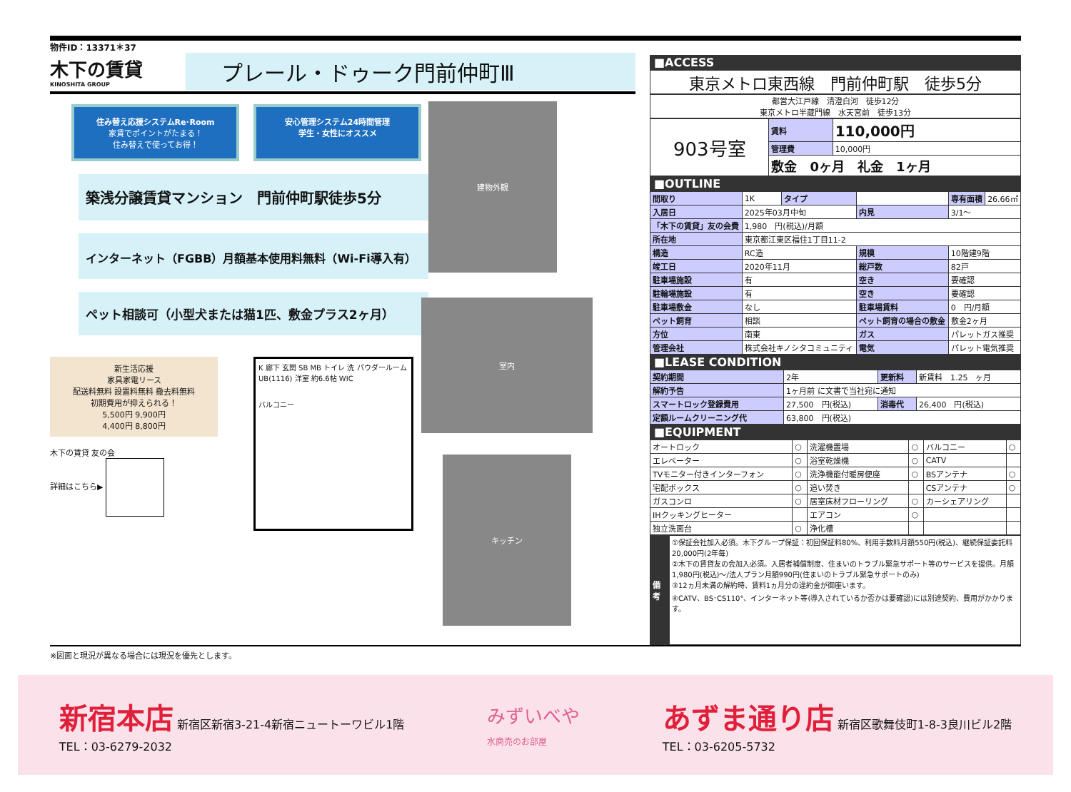物件ID：13371＊37
木下の賃貸
KINOSHITA GROUP
プレール・ドゥーク門前仲町Ⅲ
住み替え応援システムRe･Room
家賃でポイントがたまる！
住み替えで使ってお得！
安心管理システム24時間管理
学生・女性にオススメ
築浅分譲賃貸マンション　門前仲町駅徒歩5分
インターネット（FGBB）月額基本使用料無料（Wi-Fi導入有）
ペット相談可（小型犬または猫1匹、敷金プラス2ヶ月）
新生活応援
家具家電リース
配送料無料 設置料無料 撤去料無料
初期費用が抑えられる！
5,500円 9,900円
4,400円 8,800円
木下の賃貸 友の会
詳細はこちら▶
K 廊下 玄関 SB MB トイレ 洗 パウダールーム UB(1116) 洋室 約6.6帖 WIC
バルコニー
建物外観
室内
キッチン
■ACCESS
東京メトロ東西線　門前仲町駅　徒歩5分
都営大江戸線　清澄白河　徒歩12分
東京メトロ半蔵門線　水天宮前　徒歩13分
| 903号室 | 賃料 | 110,000円 |
| | 管理費 | 10,000円 |
| | 敷金 0ヶ月 礼金 1ヶ月 | |
■OUTLINE
| 間取り | 1K | タイプ | | 専有面積 | 26.66㎡ |
| 入居日 | 2025年03月中旬 | | 内見 | 3/1～ | |
| 「木下の賃貸」友の会費 | 1,980 円(税込)/月額 | | | | |
| 所在地 | 東京都江東区福住1丁目11-2 | | | | |
| 構造 | RC造 | | 規模 | 10階建9階 | |
| 竣工日 | 2020年11月 | | 総戸数 | 82戸 | |
| 駐車場施設 | 有 | | 空き | 要確認 | |
| 駐輪場施設 | 有 | | 空き | 要確認 | |
| 駐車場敷金 | なし | | 駐車場賃料 | 0 円/月額 | |
| ペット飼育 | 相談 | | ペット飼育の場合の敷金 | 敷金2ヶ月 | |
| 方位 | 南東 | | ガス | パレットガス推奨 | |
| 管理会社 | 株式会社キノシタコミュニティ | | 電気 | パレット電気推奨 | |
■LEASE CONDITION
| 契約期間 | 2年 | 更新料 | 新賃料 1.25 ヶ月 |
| 解約予告 | 1ヶ月前 に文書で当社宛に通知 | | |
| スマートロック登録費用 | 27,500 円(税込) | 消毒代 | 26,400 円(税込) |
| 定額ルームクリーニング代 | 63,800 円(税込) | | |
■EQUIPMENT
| オートロック | ○ | 洗濯機置場 | ○ | バルコニー | ○ |
| エレベーター | ○ | 浴室乾燥機 | ○ | CATV | |
| TVモニター付きインターフォン | ○ | 洗浄機能付暖房便座 | ○ | BSアンテナ | ○ |
| 宅配ボックス | ○ | 追い焚き | | CSアンテナ | ○ |
| ガスコンロ | ○ | 居室床材フローリング | ○ | カーシェアリング | |
| IHクッキングヒーター | | エアコン | ○ | | |
| 独立洗面台 | ○ | 浄化槽 | | | |
| 備考 | ①保証会社加入必須。木下グループ保証：初回保証料80%、利用手数料月額550円(税込)、継続保証委託料20,000円(2年毎) ②木下の賃貸友の会加入必須。入居者補償制度、住まいのトラブル緊急サポート等のサービスを提供。月額1,980円(税込)～/法人プラン月額990円(住まいのトラブル緊急サポートのみ) ③12ヵ月未満の解約時、賃料1ヵ月分の違約金が御座います。 ④CATV、BS･CS110°、インターネット等(導入されているか否かは要確認)には別途契約、費用がかかります。 |
※図面と現況が異なる場合には現況を優先とします。
新宿本店 新宿区新宿3-21-4新宿ニュートーワビル1階
TEL：03-6279-2032 みずいべや
水商売のお部屋 あずま通り店 新宿区歌舞伎町1-8-3良川ビル2階
TEL：03-6205-5732